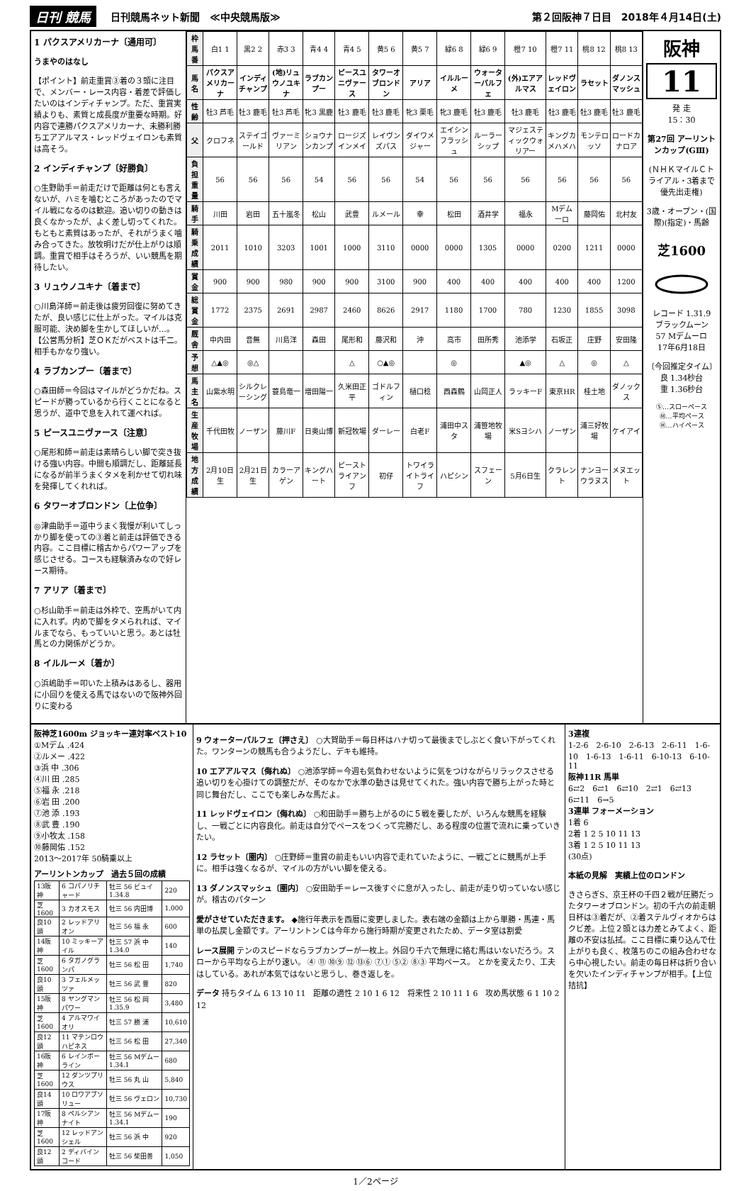日刊 競馬 日刊競馬ネット新聞　≪中央競馬版≫ 第２回阪神７日目　2018年４月14日(土)
1 パクスアメリカーナ〔通用可〕
うまやのはなし
【ポイント】前走重賞③着の３頭に注目で、メンバー・レース内容・着差で評価したいのはインディチャンプ。ただ、重賞実績よりも、素質と成長度が重要な時期。好内容で連勝パクスアメリカーナ、未勝利勝ちエアアルマス・レッドヴェイロンも素質は高そう。
2 インディチャンプ〔好勝負〕
○生野助手＝前走だけで距離は何とも言えないが、ハミを噛むところがあったのでマイル戦になるのは歓迎。追い切りの動きは良くなかったが、よく差し切ってくれた。もともと素質はあったが、それがうまく噛み合ってきた。放牧明けだが仕上がりは順調。重賞で相手はそろうが、いい競馬を期待したい。
3 リュウノユキナ〔着まで〕
○川島洋師＝前走後は疲労回復に努めてきたが、良い感じに仕上がった。マイルは克服可能、決め脚を生かしてほしいが…。【公営馬分析】芝ＯＫだがベストは千二。相手もかなり強い。
4 ラブカンプー〔着まで〕
○森田師＝今回はマイルがどうかだね。スピードが勝っているから行くことになると思うが、道中で息を入れて運べれば。
5 ピースユニヴァース〔注意〕
○尾形和師＝前走は素晴らしい脚で突き抜ける強い内容。中間も順調だし、距離延長になるが前半うまくタメを利かせて切れ味を発揮してくれれば。
6 タワーオブロンドン〔上位争〕
◎津曲助手＝道中うまく我慢が利いてしっかり脚を使っての③着と前走は評価できる内容。ここ目標に稽古からパワーアップを感じさせる。コースも経験済みなので好レース期待。
7 アリア〔着まで〕
○杉山助手＝前走は外枠で、空馬がいて内に入れず。内めで脚をタメられれば、マイルまでなら、もっていいと思う。あとは牡馬との力関係がどうか。
8 イルルーメ〔着か〕
○浜嶋助手＝叩いた上積みはあるし、器用に小回りを使える馬ではないので阪神外回りに変わる
| 枠馬番 | 白1 1 | 黒2 2 | 赤3 3 | 青4 4 | 青4 5 | 黄5 6 | 黄5 7 | 緑6 8 | 緑6 9 | 橙7 10 | 橙7 11 | 桃8 12 | 桃8 13 |
| 馬名 | パクスアメリカーナ | インディチャンプ | (地)リュウノユキナ | ラブカンプー | ピースユニヴァース | タワーオブロンドン | アリア | イルルーメ | ウォーターパルフェ | (外)エアアルマス | レッドヴェイロン | ラセット | ダノンスマッシュ |
| 性齢 | 牡3 芦毛 | 牡3 鹿毛 | 牡3 芦毛 | 牝3 黒鹿 | 牡3 鹿毛 | 牡3 鹿毛 | 牝3 栗毛 | 牝3 鹿毛 | 牡3 鹿毛 | 牡3 鹿毛 | 牡3 鹿毛 | 牡3 鹿毛 | 牡3 鹿毛 |
| 父 | クロフネ | ステイゴールド | ヴァーミリアン | ショウナンカンプ | ロージズインメイ | レイヴンズパス | ダイワメジャー | エイシンフラッシュ | ルーラーシップ | マジェスティックウォリアー | キングカメハメハ | モンテロッソ | ロードカナロア |
| 負担重量 | 56 | 56 | 56 | 54 | 56 | 56 | 54 | 56 | 56 | 56 | 56 | 56 | 56 |
| 騎手 | 川田 | 岩田 | 五十嵐冬 | 松山 | 武豊 | ルメール | 幸 | 松田 | 酒井学 | 福永 | Mデムーロ | 藤岡佑 | 北村友 |
| 騎乗成績 | 2011 | 1010 | 3203 | 1001 | 1000 | 3110 | 0000 | 0000 | 1305 | 0000 | 0200 | 1211 | 0000 |
| 賞金 | 900 | 900 | 980 | 900 | 900 | 3100 | 900 | 400 | 400 | 400 | 400 | 400 | 1200 |
| 総賞金 | 1772 | 2375 | 2691 | 2987 | 2460 | 8626 | 2917 | 1180 | 1700 | 780 | 1230 | 1855 | 3098 |
| 厩舎 | 中内田 | 音無 | 川島洋 | 森田 | 尾形和 | 藤沢和 | 沖 | 高市 | 田所秀 | 池添学 | 石坂正 | 庄野 | 安田隆 |
| 予想 | △▲◎ | ◎△ | | | △ | ○▲◎ | | ◎ | | ▲◎ | △ | ◎ | △ |
| 馬主名 | 山紫水明 | シルクレーシング | 蓑島竜一 | 増田陽一 | 久米田正平 | ゴドルフィン | 樋口稔 | 西森鶴 | 山岡正人 | ラッキーF | 東京HR | 桂土地 | ダノックス |
| 生産牧場 | 千代田牧 | ノーザン | 藤川F | 日奥山博 | 新冠牧場 | ダーレー | 白老F | 浦田中スタ | 浦笹地牧場 | 米Sヨシハ | ノーザン | 浦三好牧場 | ケイアイ |
| 地方成績 | 2月10日生 | 2月21日生 | カラーアゲン | キングハート | ピーストライアンフ | 初仔 | トワイライトライフ | ハピシン | スフェーン | 5月6日生 | クラレント | ナンヨーウラヌス | メヌエット |
阪神
11
発 走
15：30
第27回 アーリントンカップ(GⅢ)
(ＮＨＫマイルＣトライアル・3着まで優先出走権)
3歳・オープン・(国際)(指定)・馬齢
芝1600
レコード 1.31.9
ブラックムーン
57 Mデムーロ
17年6月18日
〔今回推定タイム〕
良 1.34秒台
重 1.36秒台
Ⓢ…スローペース
Ⓜ…平均ペース
Ⓗ…ハイペース
阪神芝1600m ジョッキー連対率ベスト10
①Mデム .424
②ルメー .422
③浜 中 .306
④川 田 .285
⑤福 永 .218
⑥岩 田 .200
⑦池 添 .193
⑧武 豊 .190
⑨小牧太 .158
⑩藤岡佑 .152
2013～2017年 50騎乗以上
アーリントンカップ　過去５回の成績
| 13阪神 | 6 コパノリチャード | 牡三 56 ビュイ 1.34.8 | 220 |
| 芝1600 | 3 カオスモス | 牡三 56 内田博 | 1,000 |
| 良10頭 | 2 レッドアリオン | 牡三 56 福 永 | 600 |
| 14阪神 | 10 ミッキーアイル | 牡三 57 浜 中 1.34.0 | 140 |
| 芝1600 | 6 タガノグランパ | 牡三 56 松 田 | 1,740 |
| 良10頭 | 3 フェルメッツァ | 牡三 56 武 豊 | 820 |
| 15阪神 | 8 ヤングマンパワー | 牡三 56 松 岡 1.35.9 | 3,480 |
| 芝1600 | 4 アルマワイオリ | 牡三 57 勝 浦 | 10,610 |
| 良12頭 | 11 マテンロウハピネス | 牡三 56 松 田 | 27,340 |
| 16阪神 | 6 レインボーライン | 牡三 56 Mデムー 1.34.1 | 680 |
| 芝1600 | 12 ダンツプリウス | 牡三 56 丸 山 | 5,840 |
| 良14頭 | 10 ロワアブソリュー | 牡三 56 ヴェロン | 10,730 |
| 17阪神 | 8 ペルシアンナイト | 牡三 56 Mデムー 1.34.1 | 190 |
| 芝1600 | 12 レッドアンシェル | 牡三 56 浜 中 | 920 |
| 良12頭 | 2 ディバインコード | 牡三 56 柴田善 | 1,050 |
9 ウォーターパルフェ〔押さえ〕 ○大賀助手＝毎日杯はハナ切って最後までしぶとく食い下がってくれた。ワンターンの競馬も合うようだし、デキも維持。
10 エアアルマス〔侮れぬ〕 ○池添学師＝今週も気負わせないように気をつけながらリラックスさせる追い切りを心掛けての調整だが、そのなかで水準の動きは見せてくれた。強い内容で勝ち上がった時と同じ舞台だし、ここでも楽しみな馬だよ。
11 レッドヴェイロン〔侮れぬ〕 ○和田助手＝勝ち上がるのに５戦を要したが、いろんな競馬を経験し、一戦ごとに内容良化。前走は自分でペースをつくって完勝だし、ある程度の位置で流れに乗っていきたい。
12 ラセット〔圏内〕 ○庄野師＝重賞の前走もいい内容で走れていたように、一戦ごとに競馬が上手に。相手は強くなるが、マイルの方がいい脚を使える。
13 ダノンスマッシュ〔圏内〕 ○安田助手＝レース後すぐに息が入ったし、前走が走り切っていない感じが。稽古のパターン
愛がさせていただきます。 ◆施行年表示を西暦に変更しました。表右端の金額は上から単勝・馬連・馬単の払戻し金額です。アーリントンＣは今年から施行時期が変更されたため、データ室は割愛
レース展開 テンのスピードならラブカンプーが一枚上。外回り千六で無理に絡む馬はいないだろう。スローから平均なら上がり速い。 ④ ⑪ ⑩⑨ ⑫ ⑬⑥ ⑦① ⑤② ⑧③ 平均ペース。 とかを変えたり、工夫はしている。あれが本気ではないと思うし、巻き返しを。
データ 持ちタイム 6 13 10 11　距離の適性 2 10 1 6 12　将来性 2 10 11 1 6　攻め馬状態 6 1 10 2 12
3連複
1-2-6　2-6-10　2-6-13　2-6-11　1-6-10　1-6-13　1-6-11　6-10-13　6-10-11
阪神11R 馬単
6⇄2　6⇄1　6⇄10　2⇄1　6⇄13　6⇄11　6→5
3連単 フォーメーション
1着 6
2着 1 2 5 10 11 13
3着 1 2 5 10 11 13
(30点)
本紙の見解　実績上位のロンドン
きさらぎS、京王杯の千四２戦が圧勝だったタワーオブロンドン。初の千六の前走朝日杯は③着だが、②着ステルヴィオからはクビ差。上位２頭とは力差とみてよく、距離の不安は払拭。ここ目標に乗り込んで仕上がりも良く、枚落ちのこの組み合わせなら中心視したい。前走の毎日杯は折り合いを欠いたインディチャンプが相手。【上位拮抗】
1／2ページ